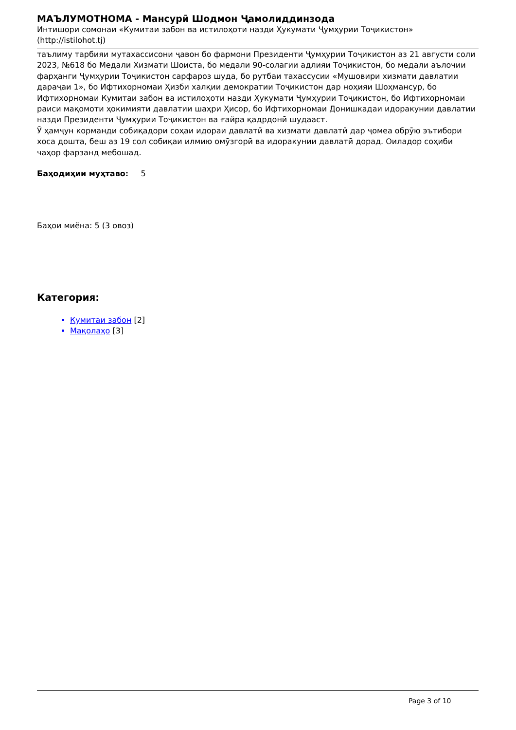МАЪЛУМОТНОМА - Мансурӣ Шодмон Ҷамолиддинзода
Интишори сомонаи «Кумитаи забон ва истилоҳоти назди Ҳукумати Ҷумҳурии Тоҷикистон» (http://istilohot.tj)
таълиму тарбияи мутахассисони ҷавон бо фармони Президенти Ҷумҳурии Тоҷикистон аз 21 августи соли 2023, №618 бо Медали Хизмати Шоиста, бо медали 90-солагии адлияи Тоҷикистон, бо медали аълочии фарҳанги Ҷумҳурии Тоҷикистон сарфароз шуда, бо рутбаи тахассусии «Мушовири хизмати давлатии дараҷаи 1», бо Ифтихорномаи Ҳизби халқии демократии Тоҷикистон дар ноҳияи Шоҳмансур, бо Ифтихорномаи Кумитаи забон ва истилоҳоти назди Ҳукумати Ҷумҳурии Тоҷикистон, бо Ифтихорномаи раиси мақомоти ҳокимияти давлатии шаҳри Ҳисор, бо Ифтихорномаи Донишкадаи идоракунии давлатии назди Президенти Ҷумҳурии Тоҷикистон ва ғайра қадрдонӣ шудааст.
Ӯ ҳамҷун корманди собиқадори соҳаи идораи давлатӣ ва хизмати давлатӣ дар ҷомеа обрӯю эътибори хоса дошта, беш аз 19 сол собиқаи илмию омӯзгорӣ ва идоракунии давлатӣ дорад. Оиладор соҳиби чаҳор фарзанд мебошад.
Баҳодиҳии муҳтаво: 5
Баҳои миёна: 5 (3 овоз)
Категория:
Кумитаи забон [2]
Мақолаҳо [3]
Page 3 of 10